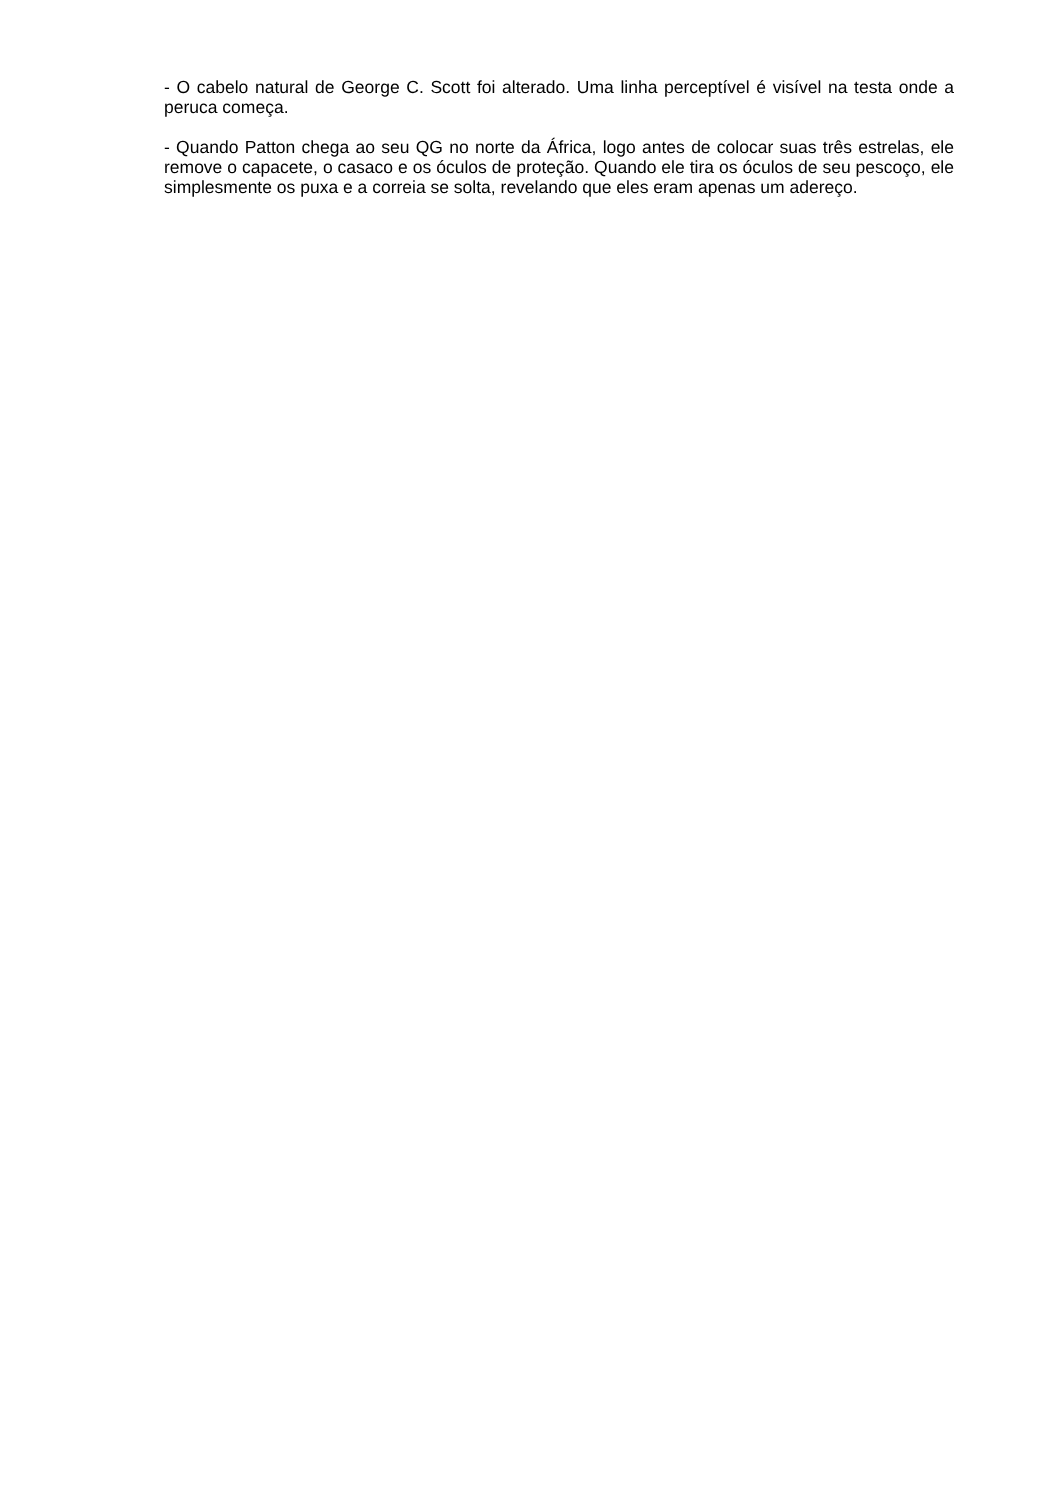- O cabelo natural de George C. Scott foi alterado. Uma linha perceptível é visível na testa onde a peruca começa.
- Quando Patton chega ao seu QG no norte da África, logo antes de colocar suas três estrelas, ele remove o capacete, o casaco e os óculos de proteção. Quando ele tira os óculos de seu pescoço, ele simplesmente os puxa e a correia se solta, revelando que eles eram apenas um adereço.